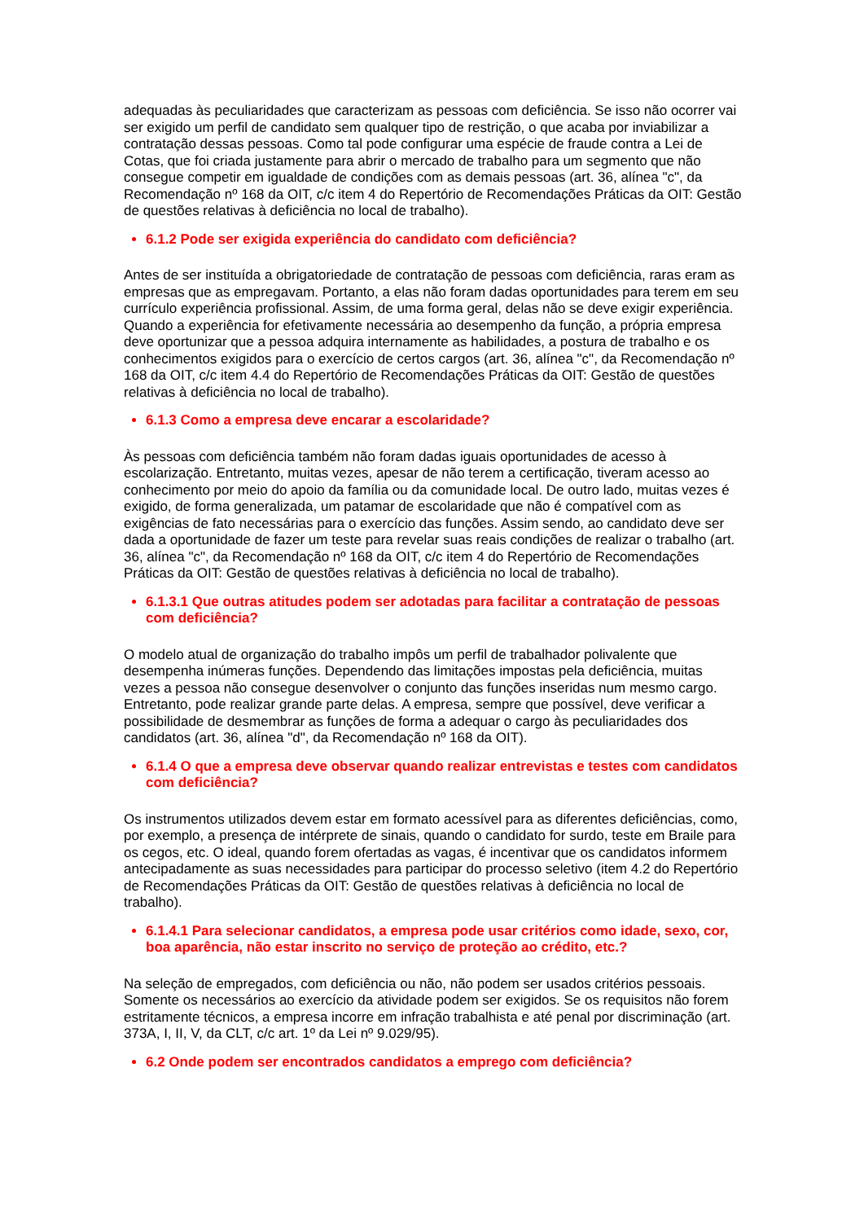adequadas às peculiaridades que caracterizam as pessoas com deficiência. Se isso não ocorrer vai ser exigido um perfil de candidato sem qualquer tipo de restrição, o que acaba por inviabilizar a contratação dessas pessoas. Como tal pode configurar uma espécie de fraude contra a Lei de Cotas, que foi criada justamente para abrir o mercado de trabalho para um segmento que não consegue competir em igualdade de condições com as demais pessoas (art. 36, alínea "c", da Recomendação nº 168 da OIT, c/c item 4 do Repertório de Recomendações Práticas da OIT: Gestão de questões relativas à deficiência no local de trabalho).
6.1.2 Pode ser exigida experiência do candidato com deficiência?
Antes de ser instituída a obrigatoriedade de contratação de pessoas com deficiência, raras eram as empresas que as empregavam. Portanto, a elas não foram dadas oportunidades para terem em seu currículo experiência profissional. Assim, de uma forma geral, delas não se deve exigir experiência. Quando a experiência for efetivamente necessária ao desempenho da função, a própria empresa deve oportunizar que a pessoa adquira internamente as habilidades, a postura de trabalho e os conhecimentos exigidos para o exercício de certos cargos (art. 36, alínea "c", da Recomendação nº 168 da OIT, c/c item 4.4 do Repertório de Recomendações Práticas da OIT: Gestão de questões relativas à deficiência no local de trabalho).
6.1.3 Como a empresa deve encarar a escolaridade?
Às pessoas com deficiência também não foram dadas iguais oportunidades de acesso à escolarização. Entretanto, muitas vezes, apesar de não terem a certificação, tiveram acesso ao conhecimento por meio do apoio da família ou da comunidade local. De outro lado, muitas vezes é exigido, de forma generalizada, um patamar de escolaridade que não é compatível com as exigências de fato necessárias para o exercício das funções. Assim sendo, ao candidato deve ser dada a oportunidade de fazer um teste para revelar suas reais condições de realizar o trabalho (art. 36, alínea "c", da Recomendação nº 168 da OIT, c/c item 4 do Repertório de Recomendações Práticas da OIT: Gestão de questões relativas à deficiência no local de trabalho).
6.1.3.1 Que outras atitudes podem ser adotadas para facilitar a contratação de pessoas com deficiência?
O modelo atual de organização do trabalho impôs um perfil de trabalhador polivalente que desempenha inúmeras funções. Dependendo das limitações impostas pela deficiência, muitas vezes a pessoa não consegue desenvolver o conjunto das funções inseridas num mesmo cargo. Entretanto, pode realizar grande parte delas. A empresa, sempre que possível, deve verificar a possibilidade de desmembrar as funções de forma a adequar o cargo às peculiaridades dos candidatos (art. 36, alínea "d", da Recomendação nº 168 da OIT).
6.1.4 O que a empresa deve observar quando realizar entrevistas e testes com candidatos com deficiência?
Os instrumentos utilizados devem estar em formato acessível para as diferentes deficiências, como, por exemplo, a presença de intérprete de sinais, quando o candidato for surdo, teste em Braile para os cegos, etc. O ideal, quando forem ofertadas as vagas, é incentivar que os candidatos informem antecipadamente as suas necessidades para participar do processo seletivo (item 4.2 do Repertório de Recomendações Práticas da OIT: Gestão de questões relativas à deficiência no local de trabalho).
6.1.4.1 Para selecionar candidatos, a empresa pode usar critérios como idade, sexo, cor, boa aparência, não estar inscrito no serviço de proteção ao crédito, etc.?
Na seleção de empregados, com deficiência ou não, não podem ser usados critérios pessoais. Somente os necessários ao exercício da atividade podem ser exigidos. Se os requisitos não forem estritamente técnicos, a empresa incorre em infração trabalhista e até penal por discriminação (art. 373A, I, II, V, da CLT, c/c art. 1º da Lei nº 9.029/95).
6.2 Onde podem ser encontrados candidatos a emprego com deficiência?